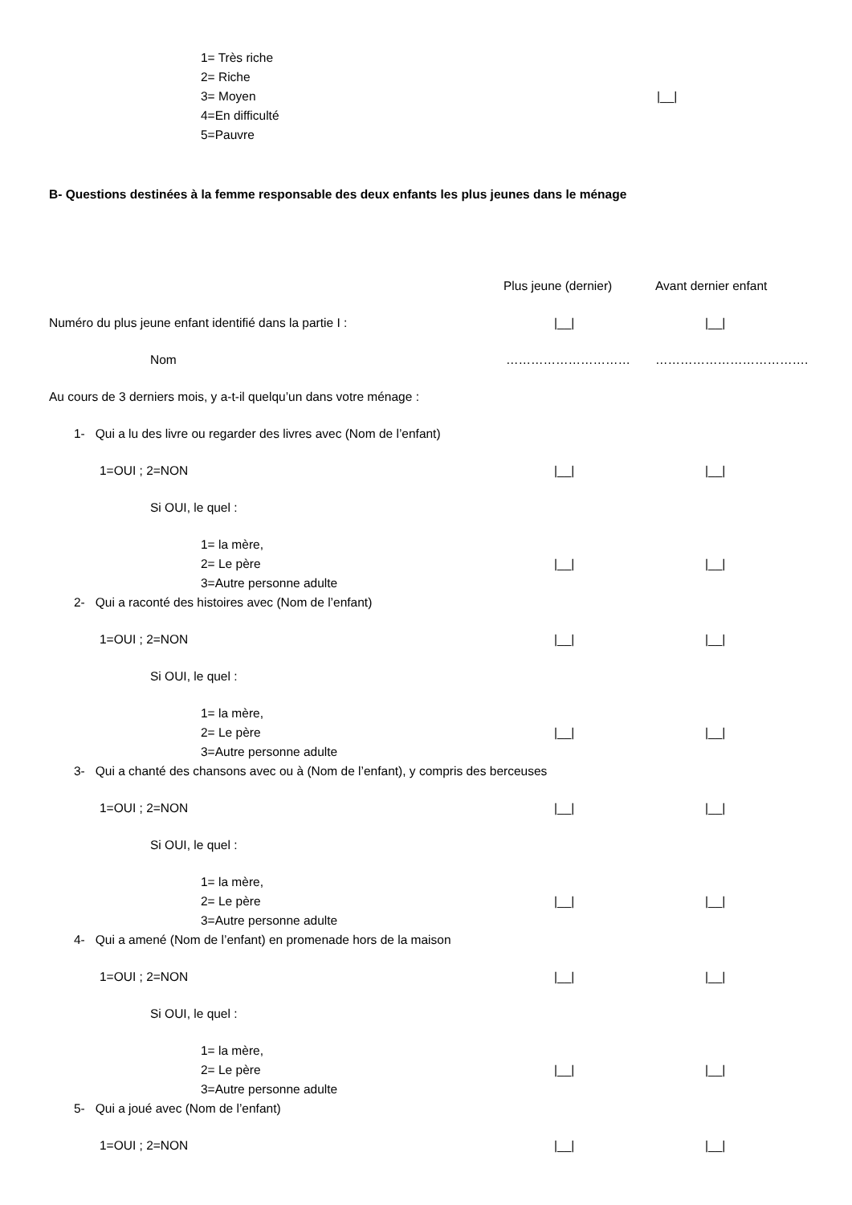1= Très riche
2= Riche
3= Moyen |__|
4=En difficulté
5=Pauvre
B- Questions destinées à la femme responsable des deux enfants les plus jeunes dans le ménage
Plus jeune (dernier) Avant dernier enfant
Numéro du plus jeune enfant identifié dans la partie I : |__| |__|
Nom ………………………… ……………………………….
Au cours de 3 derniers mois, y a-t-il quelqu’un dans votre ménage :
1- Qui a lu des livre ou regarder des livres avec (Nom de l’enfant)
1=OUI ; 2=NON |__| |__|
Si OUI, le quel :
1= la mère,
2= Le père |__| |__|
3=Autre personne adulte
2- Qui a raconté des histoires avec (Nom de l’enfant)
1=OUI ; 2=NON |__| |__|
Si OUI, le quel :
1= la mère,
2= Le père |__| |__|
3=Autre personne adulte
3- Qui a chanté des chansons avec ou à (Nom de l’enfant), y compris des berceuses
1=OUI ; 2=NON |__| |__|
Si OUI, le quel :
1= la mère,
2= Le père |__| |__|
3=Autre personne adulte
4- Qui a amené (Nom de l’enfant) en promenade hors de la maison
1=OUI ; 2=NON |__| |__|
Si OUI, le quel :
1= la mère,
2= Le père |__| |__|
3=Autre personne adulte
5- Qui a joué avec (Nom de l’enfant)
1=OUI ; 2=NON |__| |__|